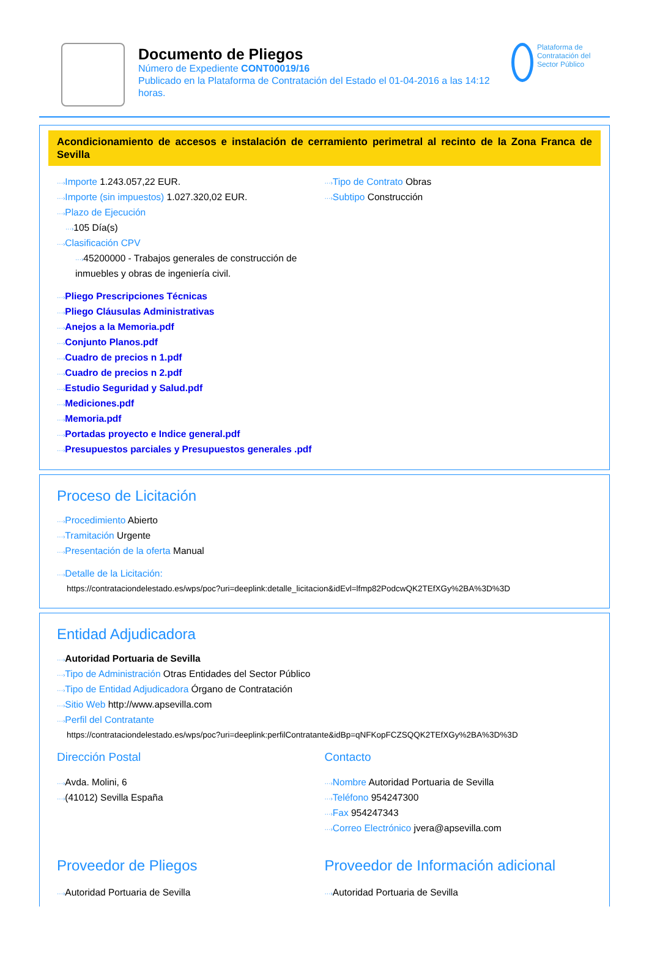Documento de Pliegos
Número de Expediente CONT00019/16
Publicado en la Plataforma de Contratación del Estado el 01-04-2016 a las 14:12 horas.
Plataforma de Contratación del Sector Público
Acondicionamiento de accesos e instalación de cerramiento perimetral al recinto de la Zona Franca de Sevilla
···›Importe 1.243.057,22 EUR.
···›Importe (sin impuestos) 1.027.320,02 EUR.
···›Plazo de Ejecución
···›105 Día(s)
···›Clasificación CPV
···›45200000 - Trabajos generales de construcción de inmuebles y obras de ingeniería civil.
···›Tipo de Contrato Obras
···›Subtipo Construcción
···›Pliego Prescripciones Técnicas
···›Pliego Cláusulas Administrativas
···›Anejos a la Memoria.pdf
···›Conjunto Planos.pdf
···›Cuadro de precios n 1.pdf
···›Cuadro de precios n 2.pdf
···›Estudio Seguridad y Salud.pdf
···›Mediciones.pdf
···›Memoria.pdf
···›Portadas proyecto e Indice general.pdf
···›Presupuestos parciales y Presupuestos generales .pdf
Proceso de Licitación
···›Procedimiento Abierto
···›Tramitación Urgente
···›Presentación de la oferta Manual
···›Detalle de la Licitación:
https://contrataciondelestado.es/wps/poc?uri=deeplink:detalle_licitacion&idEvl=lfmp82PodcwQK2TEfXGy%2BA%3D%3D
Entidad Adjudicadora
···›Autoridad Portuaria de Sevilla
···›Tipo de Administración Otras Entidades del Sector Público
···›Tipo de Entidad Adjudicadora Órgano de Contratación
···›Sitio Web http://www.apsevilla.com
···›Perfil del Contratante
https://contrataciondelestado.es/wps/poc?uri=deeplink:perfilContratante&idBp=qNFKopFCZSQQK2TEfXGy%2BA%3D%3D
Dirección Postal
···›Avda. Molini, 6
···›(41012) Sevilla España
Contacto
···›Nombre Autoridad Portuaria de Sevilla
···›Teléfono 954247300
···›Fax 954247343
···›Correo Electrónico jvera@apsevilla.com
Proveedor de Pliegos
···›Autoridad Portuaria de Sevilla
Proveedor de Información adicional
···›Autoridad Portuaria de Sevilla